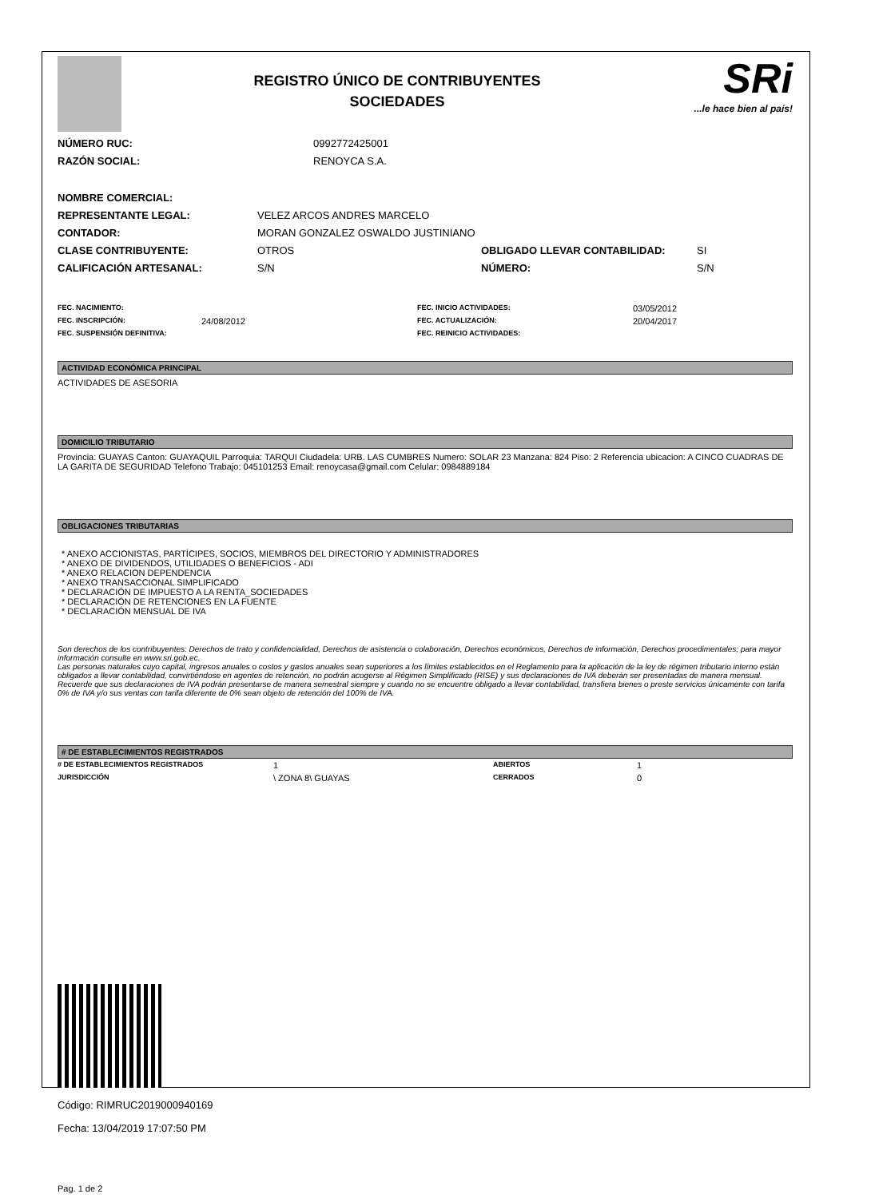REGISTRO ÚNICO DE CONTRIBUYENTES
SOCIEDADES
SRi...le hace bien al país!
| NÚMERO RUC: | 0992772425001 | | |
| RAZÓN SOCIAL: | RENOYCA S.A. | | |
| NOMBRE COMERCIAL: | | | |
| REPRESENTANTE LEGAL: | VELEZ ARCOS ANDRES MARCELO | | |
| CONTADOR: | MORAN GONZALEZ OSWALDO JUSTINIANO | | |
| CLASE CONTRIBUYENTE: | OTROS | OBLIGADO LLEVAR CONTABILIDAD: | SI |
| CALIFICACIÓN ARTESANAL: | S/N | NÚMERO: | S/N |
| FEC. NACIMIENTO: | | FEC. INICIO ACTIVIDADES: | 03/05/2012 |
| FEC. INSCRIPCIÓN: | 24/08/2012 | FEC. ACTUALIZACIÓN: | 20/04/2017 |
| FEC. SUSPENSIÓN DEFINITIVA: | | FEC. REINICIO ACTIVIDADES: | |
ACTIVIDAD ECONÓMICA PRINCIPAL
ACTIVIDADES DE ASESORIA
DOMICILIO TRIBUTARIO
Provincia: GUAYAS Canton: GUAYAQUIL Parroquia: TARQUI Ciudadela: URB. LAS CUMBRES Numero: SOLAR 23 Manzana: 824 Piso: 2 Referencia ubicacion: A CINCO CUADRAS DE LA GARITA DE SEGURIDAD Telefono Trabajo: 045101253 Email: renoycasa@gmail.com Celular: 0984889184
OBLIGACIONES TRIBUTARIAS
* ANEXO ACCIONISTAS, PARTÍCIPES, SOCIOS, MIEMBROS DEL DIRECTORIO Y ADMINISTRADORES
* ANEXO DE DIVIDENDOS, UTILIDADES O BENEFICIOS - ADI
* ANEXO RELACION DEPENDENCIA
* ANEXO TRANSACCIONAL SIMPLIFICADO
* DECLARACIÓN DE IMPUESTO A LA RENTA_SOCIEDADES
* DECLARACIÓN DE RETENCIONES EN LA FUENTE
* DECLARACIÓN MENSUAL DE IVA
Son derechos de los contribuyentes: Derechos de trato y confidencialidad, Derechos de asistencia o colaboración, Derechos económicos, Derechos de información, Derechos procedimentales; para mayor información consulte en www.sri.gob.ec.
Las personas naturales cuyo capital, ingresos anuales o costos y gastos anuales sean superiores a los límites establecidos en el Reglamento para la aplicación de la ley de régimen tributario interno están obligados a llevar contabilidad, convirtiéndose en agentes de retención, no podrán acogerse al Régimen Simplificado (RISE) y sus declaraciones de IVA deberán ser presentadas de manera mensual.
Recuerde que sus declaraciones de IVA podrán presentarse de manera semestral siempre y cuando no se encuentre obligado a llevar contabilidad, transfiera bienes o preste servicios únicamente con tarifa 0% de IVA y/o sus ventas con tarifa diferente de 0% sean objeto de retención del 100% de IVA.
# DE ESTABLECIMIENTOS REGISTRADOS
| # DE ESTABLECIMIENTOS REGISTRADOS | 1 | ABIERTOS | 1 |
| JURISDICCIÓN | \ ZONA 8\ GUAYAS | CERRADOS | 0 |
Código: RIMRUC2019000940169
Fecha: 13/04/2019 17:07:50 PM
Pag. 1 de 2